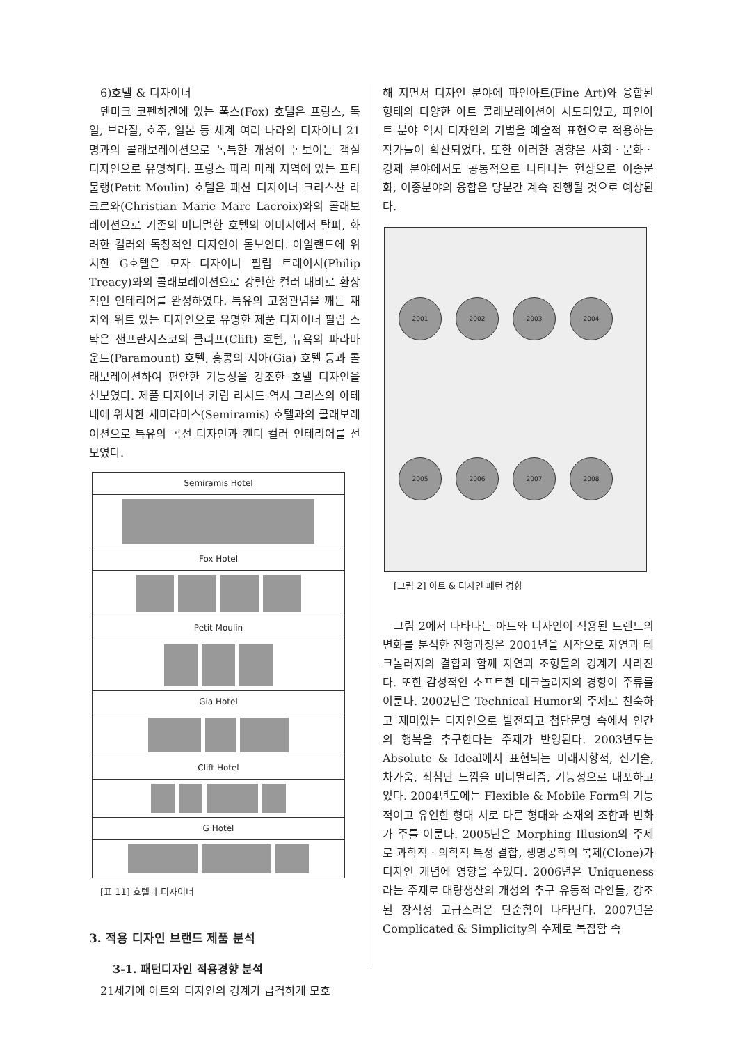6)호텔 & 디자이너
덴마크 코펜하겐에 있는 폭스(Fox) 호텔은 프랑스, 독일, 브라질, 호주, 일본 등 세계 여러 나라의 디자이너 21명과의 콜래보레이션으로 독특한 개성이 돋보이는 객실 디자인으로 유명하다. 프랑스 파리 마레 지역에 있는 프티 물랭(Petit Moulin) 호텔은 패션 디자이너 크리스찬 라크르와(Christian Marie Marc Lacroix)와의 콜래보레이션으로 기존의 미니멀한 호텔의 이미지에서 탈피, 화려한 컬러와 독창적인 디자인이 돋보인다. 아일랜드에 위치한 G호텔은 모자 디자이너 필립 트레이시(Philip Treacy)와의 콜래보레이션으로 강렬한 컬러 대비로 환상적인 인테리어를 완성하였다. 특유의 고정관념을 깨는 재치와 위트 있는 디자인으로 유명한 제품 디자이너 필립 스탁은 샌프란시스코의 클리프(Clift) 호텔, 뉴욕의 파라마운트(Paramount) 호텔, 홍콩의 지아(Gia) 호텔 등과 콜래보레이션하여 편안한 기능성을 강조한 호텔 디자인을 선보였다. 제품 디자이너 카림 라시드 역시 그리스의 아테네에 위치한 세미라미스(Semiramis) 호텔과의 콜래보레이션으로 특유의 곡선 디자인과 캔디 컬러 인테리어를 선보였다.
| Semiramis Hotel |
| Fox Hotel |
| Petit Moulin |
| Gia Hotel |
| Clift Hotel |
| G Hotel |
[표 11] 호텔과 디자이너
3. 적용 디자인 브랜드 제품 분석
3-1. 패턴디자인 적용경향 분석
21세기에 아트와 디자인의 경계가 급격하게 모호
해 지면서 디자인 분야에 파인아트(Fine Art)와 융합된 형태의 다양한 아트 콜래보레이션이 시도되었고, 파인아트 분야 역시 디자인의 기법을 예술적 표현으로 적용하는 작가들이 확산되었다. 또한 이러한 경향은 사회ㆍ문화ㆍ경제 분야에서도 공통적으로 나타나는 현상으로 이종문화, 이종분야의 융합은 당분간 계속 진행될 것으로 예상된다.
2001 2002 2003 2004
2005 2006 2007 2008
[그림 2] 아트 & 디자인 패턴 경향
그림 2에서 나타나는 아트와 디자인이 적용된 트렌드의 변화를 분석한 진행과정은 2001년을 시작으로 자연과 테크놀러지의 결합과 함께 자연과 조형물의 경계가 사라진다. 또한 감성적인 소프트한 테크놀러지의 경향이 주류를 이룬다. 2002년은 Technical Humor의 주제로 친숙하고 재미있는 디자인으로 발전되고 첨단문명 속에서 인간의 행복을 추구한다는 주제가 반영된다. 2003년도는 Absolute & Ideal에서 표현되는 미래지향적, 신기술, 차가움, 최첨단 느낌을 미니멀리즘, 기능성으로 내포하고 있다. 2004년도에는 Flexible & Mobile Form의 기능적이고 유연한 형태 서로 다른 형태와 소재의 조합과 변화가 주를 이룬다. 2005년은 Morphing Illusion의 주제로 과학적ㆍ의학적 특성 결합, 생명공학의 복제(Clone)가 디자인 개념에 영향을 주었다. 2006년은 Uniqueness라는 주제로 대량생산의 개성의 추구 유동적 라인들, 강조된 장식성 고급스러운 단순함이 나타난다. 2007년은 Complicated & Simplicity의 주제로 복잡함 속